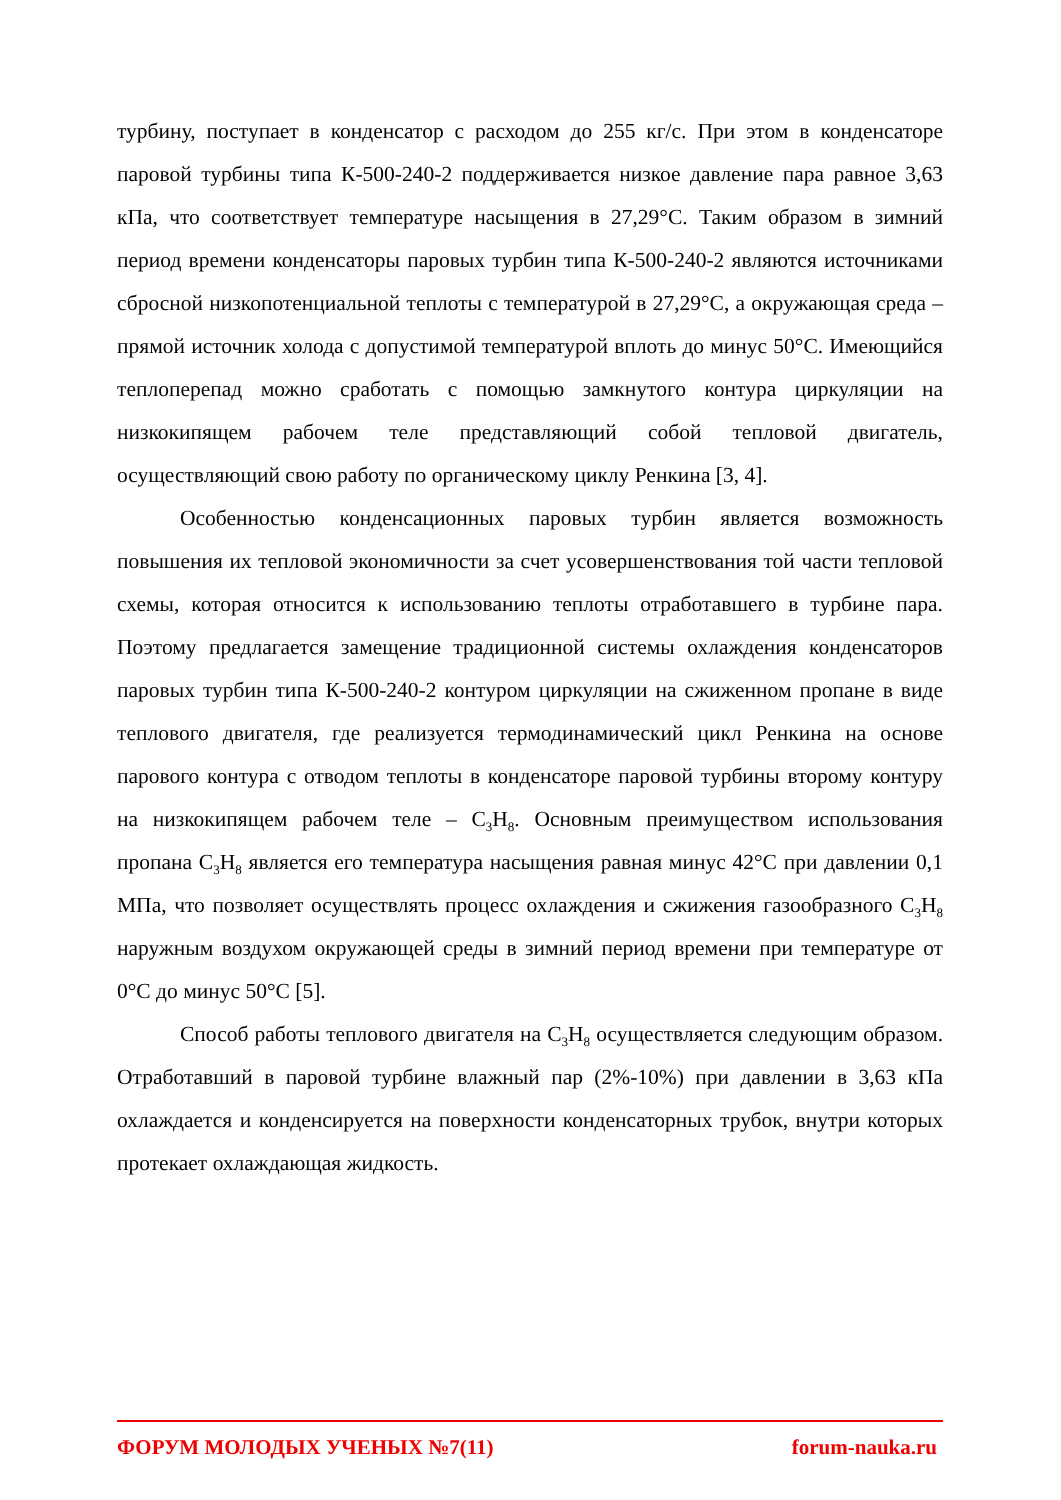турбину, поступает в конденсатор с расходом до 255 кг/с. При этом в конденсаторе паровой турбины типа К-500-240-2 поддерживается низкое давление пара равное 3,63 кПа, что соответствует температуре насыщения в 27,29°С. Таким образом в зимний период времени конденсаторы паровых турбин типа К-500-240-2 являются источниками сбросной низкопотенциальной теплоты с температурой в 27,29°С, а окружающая среда – прямой источник холода с допустимой температурой вплоть до минус 50°С. Имеющийся теплоперепад можно сработать с помощью замкнутого контура циркуляции на низкокипящем рабочем теле представляющий собой тепловой двигатель, осуществляющий свою работу по органическому циклу Ренкина [3, 4].
Особенностью конденсационных паровых турбин является возможность повышения их тепловой экономичности за счет усовершенствования той части тепловой схемы, которая относится к использованию теплоты отработавшего в турбине пара. Поэтому предлагается замещение традиционной системы охлаждения конденсаторов паровых турбин типа К-500-240-2 контуром циркуляции на сжиженном пропане в виде теплового двигателя, где реализуется термодинамический цикл Ренкина на основе парового контура с отводом теплоты в конденсаторе паровой турбины второму контуру на низкокипящем рабочем теле – С<sub>3</sub>Н<sub>8</sub>. Основным преимуществом использования пропана С<sub>3</sub>Н<sub>8</sub> является его температура насыщения равная минус 42°С при давлении 0,1 МПа, что позволяет осуществлять процесс охлаждения и сжижения газообразного С<sub>3</sub>Н<sub>8</sub> наружным воздухом окружающей среды в зимний период времени при температуре от 0°С до минус 50°С [5].
Способ работы теплового двигателя на С<sub>3</sub>Н<sub>8</sub> осуществляется следующим образом. Отработавший в паровой турбине влажный пар (2%-10%) при давлении в 3,63 кПа охлаждается и конденсируется на поверхности конденсаторных трубок, внутри которых протекает охлаждающая жидкость.
ФОРУМ МОЛОДЫХ УЧЕНЫХ №7(11) forum-nauka.ru